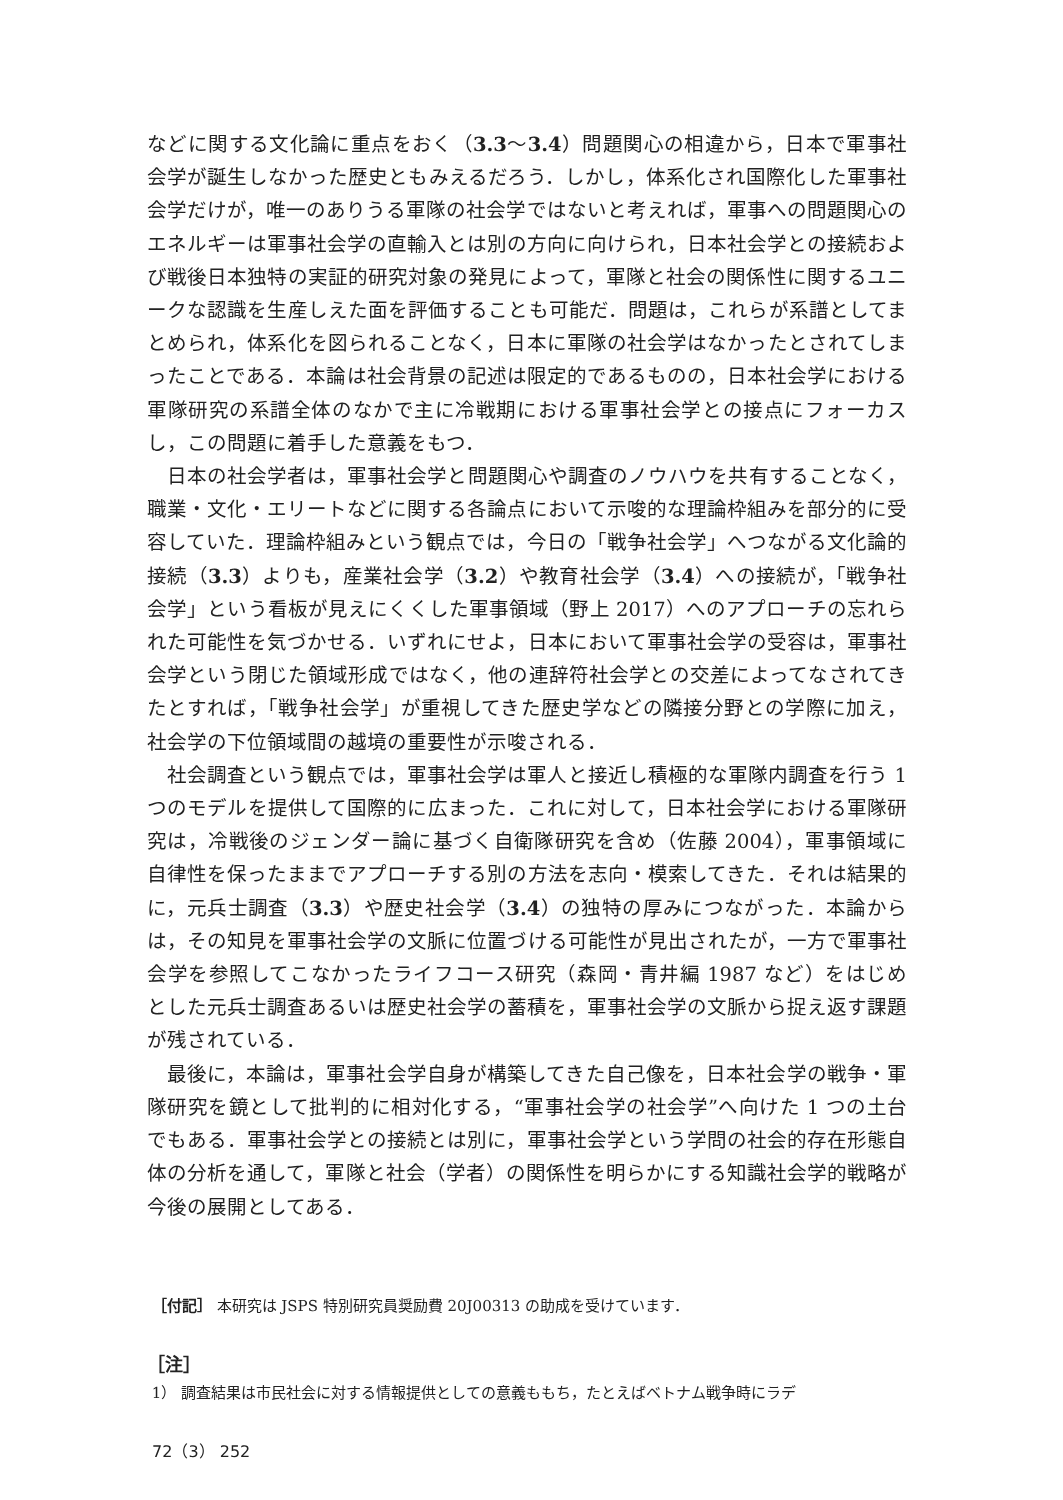などに関する文化論に重点をおく（3.3〜3.4）問題関心の相違から，日本で軍事社会学が誕生しなかった歴史ともみえるだろう．しかし，体系化され国際化した軍事社会学だけが，唯一のありうる軍隊の社会学ではないと考えれば，軍事への問題関心のエネルギーは軍事社会学の直輸入とは別の方向に向けられ，日本社会学との接続および戦後日本独特の実証的研究対象の発見によって，軍隊と社会の関係性に関するユニークな認識を生産しえた面を評価することも可能だ．問題は，これらが系譜としてまとめられ，体系化を図られることなく，日本に軍隊の社会学はなかったとされてしまったことである．本論は社会背景の記述は限定的であるものの，日本社会学における軍隊研究の系譜全体のなかで主に冷戦期における軍事社会学との接点にフォーカスし，この問題に着手した意義をもつ．
日本の社会学者は，軍事社会学と問題関心や調査のノウハウを共有することなく，職業・文化・エリートなどに関する各論点において示唆的な理論枠組みを部分的に受容していた．理論枠組みという観点では，今日の「戦争社会学」へつながる文化論的接続（3.3）よりも，産業社会学（3.2）や教育社会学（3.4）への接続が，「戦争社会学」という看板が見えにくくした軍事領域（野上 2017）へのアプローチの忘れられた可能性を気づかせる．いずれにせよ，日本において軍事社会学の受容は，軍事社会学という閉じた領域形成ではなく，他の連辞符社会学との交差によってなされてきたとすれば，「戦争社会学」が重視してきた歴史学などの隣接分野との学際に加え，社会学の下位領域間の越境の重要性が示唆される．
社会調査という観点では，軍事社会学は軍人と接近し積極的な軍隊内調査を行う 1 つのモデルを提供して国際的に広まった．これに対して，日本社会学における軍隊研究は，冷戦後のジェンダー論に基づく自衛隊研究を含め（佐藤 2004），軍事領域に自律性を保ったままでアプローチする別の方法を志向・模索してきた．それは結果的に，元兵士調査（3.3）や歴史社会学（3.4）の独特の厚みにつながった．本論からは，その知見を軍事社会学の文脈に位置づける可能性が見出されたが，一方で軍事社会学を参照してこなかったライフコース研究（森岡・青井編 1987 など）をはじめとした元兵士調査あるいは歴史社会学の蓄積を，軍事社会学の文脈から捉え返す課題が残されている．
最後に，本論は，軍事社会学自身が構築してきた自己像を，日本社会学の戦争・軍隊研究を鏡として批判的に相対化する，“軍事社会学の社会学”へ向けた 1 つの土台でもある．軍事社会学との接続とは別に，軍事社会学という学問の社会的存在形態自体の分析を通して，軍隊と社会（学者）の関係性を明らかにする知識社会学的戦略が今後の展開としてある．
［付記］ 本研究は JSPS 特別研究員奨励費 20J00313 の助成を受けています．
［注］
1） 調査結果は市民社会に対する情報提供としての意義ももち，たとえばベトナム戦争時にラデ
72（3） 252